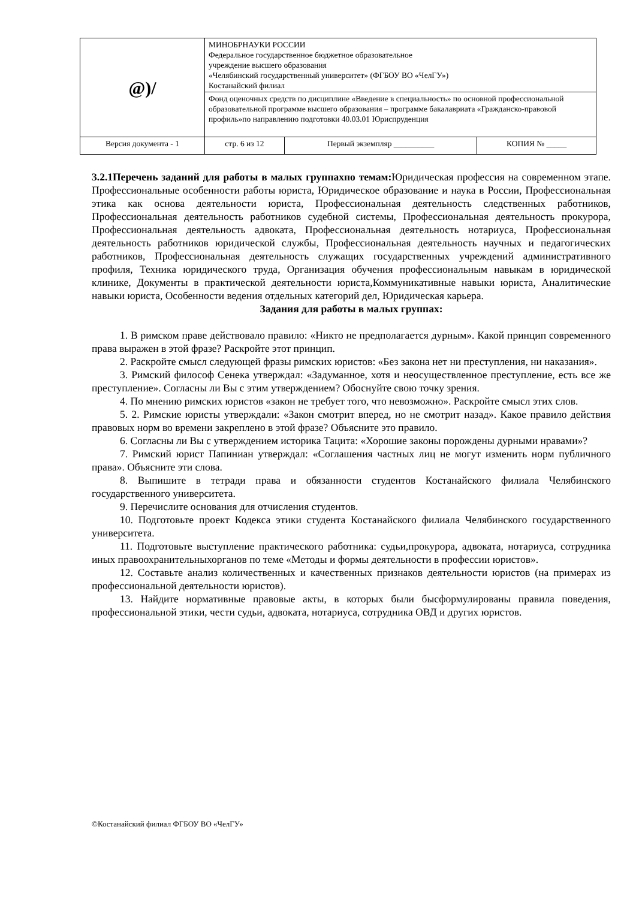| @)/ | МИНОБРНАУКИ РОССИИ Федеральное государственное бюджетное образовательное учреждение высшего образования «Челябинский государственный университет» (ФГБОУ ВО «ЧелГУ») Костанайский филиал | | |
| | Фонд оценочных средств по дисциплине «Введение в специальность» по основной профессиональной образовательной программе высшего образования – программе бакалавриата «Гражданско-правовой профиль»по направлению подготовки 40.03.01 Юриспруденция | | |
| Версия документа - 1 | стр. 6 из 12 | Первый экземпляр __________ | КОПИЯ № _____ |
3.2.1Перечень заданий для работы в малых группахпо темам: Юридическая профессия на современном этапе. Профессиональные особенности работы юриста, Юридическое образование и наука в России, Профессиональная этика как основа деятельности юриста, Профессиональная деятельность следственных работников, Профессиональная деятельность работников судебной системы, Профессиональная деятельность прокурора, Профессиональная деятельность адвоката, Профессиональная деятельность нотариуса, Профессиональная деятельность работников юридической службы, Профессиональная деятельность научных и педагогических работников, Профессиональная деятельность служащих государственных учреждений административного профиля, Техника юридического труда, Организация обучения профессиональным навыкам в юридической клинике, Документы в практической деятельности юриста,Коммуникативные навыки юриста, Аналитические навыки юриста, Особенности ведения отдельных категорий дел, Юридическая карьера.
Задания для работы в малых группах:
1. В римском праве действовало правило: «Никто не предполагается дурным». Какой принцип современного права выражен в этой фразе? Раскройте этот принцип.
2. Раскройте смысл следующей фразы римских юристов: «Без закона нет ни преступления, ни наказания».
3. Римский философ Сенека утверждал: «Задуманное, хотя и неосуществленное преступление, есть все же преступление». Согласны ли Вы с этим утверждением? Обоснуйте свою точку зрения.
4. По мнению римских юристов «закон не требует того, что невозможно». Раскройте смысл этих слов.
5. 2. Римские юристы утверждали: «Закон смотрит вперед, но не смотрит назад». Какое правило действия правовых норм во времени закреплено в этой фразе? Объясните это правило.
6. Согласны ли Вы с утверждением историка Тацита: «Хорошие законы порождены дурными нравами»?
7. Римский юрист Папиниан утверждал: «Соглашения частных лиц не могут изменить норм публичного права». Объясните эти слова.
8. Выпишите в тетради права и обязанности студентов Костанайского филиала Челябинского государственного университета.
9. Перечислите основания для отчисления студентов.
10. Подготовьте проект Кодекса этики студента Костанайского филиала Челябинского государственного университета.
11. Подготовьте выступление практического работника: судьи,прокурора, адвоката, нотариуса, сотрудника иных правоохранительныхорганов по теме «Методы и формы деятельности в профессии юристов».
12. Составьте анализ количественных и качественных признаков деятельности юристов (на примерах из профессиональной деятельности юристов).
13. Найдите нормативные правовые акты, в которых были бысформулированы правила поведения, профессиональной этики, чести судьи, адвоката, нотариуса, сотрудника ОВД и других юристов.
©Костанайский филиал ФГБОУ ВО «ЧелГУ»